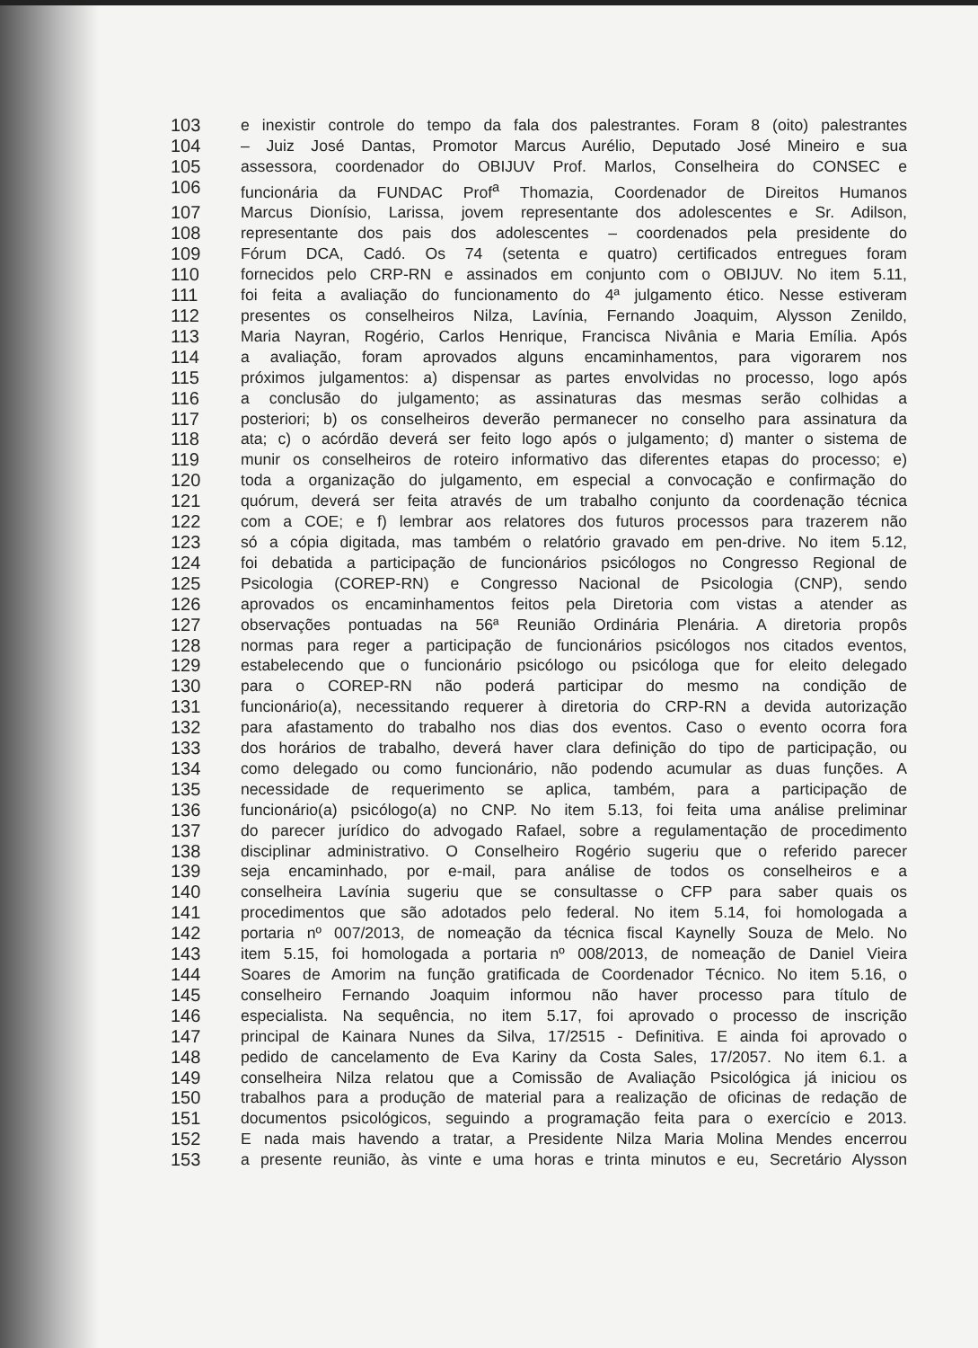103 e inexistir controle do tempo da fala dos palestrantes. Foram 8 (oito) palestrantes
104 – Juiz José Dantas, Promotor Marcus Aurélio, Deputado José Mineiro e sua
105 assessora, coordenador do OBIJUV Prof. Marlos, Conselheira do CONSEC e
106 funcionária da FUNDAC Prof<sup>a</sup> Thomazia, Coordenador de Direitos Humanos
107 Marcus Dionísio, Larissa, jovem representante dos adolescentes e Sr. Adilson,
108 representante dos pais dos adolescentes – coordenados pela presidente do
109 Fórum DCA, Cadó. Os 74 (setenta e quatro) certificados entregues foram
110 fornecidos pelo CRP-RN e assinados em conjunto com o OBIJUV. No item 5.11,
111 foi feita a avaliação do funcionamento do 4ª julgamento ético. Nesse estiveram
112 presentes os conselheiros Nilza, Lavínia, Fernando Joaquim, Alysson Zenildo,
113 Maria Nayran, Rogério, Carlos Henrique, Francisca Nivânia e Maria Emília. Após
114 a avaliação, foram aprovados alguns encaminhamentos, para vigorarem nos
115 próximos julgamentos: a) dispensar as partes envolvidas no processo, logo após
116 a conclusão do julgamento; as assinaturas das mesmas serão colhidas a
117 posteriori; b) os conselheiros deverão permanecer no conselho para assinatura da
118 ata; c) o acórdão deverá ser feito logo após o julgamento; d) manter o sistema de
119 munir os conselheiros de roteiro informativo das diferentes etapas do processo; e)
120 toda a organização do julgamento, em especial a convocação e confirmação do
121 quórum, deverá ser feita através de um trabalho conjunto da coordenação técnica
122 com a COE; e f) lembrar aos relatores dos futuros processos para trazerem não
123 só a cópia digitada, mas também o relatório gravado em pen-drive. No item 5.12,
124 foi debatida a participação de funcionários psicólogos no Congresso Regional de
125 Psicologia (COREP-RN) e Congresso Nacional de Psicologia (CNP), sendo
126 aprovados os encaminhamentos feitos pela Diretoria com vistas a atender as
127 observações pontuadas na 56ª Reunião Ordinária Plenária. A diretoria propôs
128 normas para reger a participação de funcionários psicólogos nos citados eventos,
129 estabelecendo que o funcionário psicólogo ou psicóloga que for eleito delegado
130 para o COREP-RN não poderá participar do mesmo na condição de
131 funcionário(a), necessitando requerer à diretoria do CRP-RN a devida autorização
132 para afastamento do trabalho nos dias dos eventos. Caso o evento ocorra fora
133 dos horários de trabalho, deverá haver clara definição do tipo de participação, ou
134 como delegado ou como funcionário, não podendo acumular as duas funções. A
135 necessidade de requerimento se aplica, também, para a participação de
136 funcionário(a) psicólogo(a) no CNP. No item 5.13, foi feita uma análise preliminar
137 do parecer jurídico do advogado Rafael, sobre a regulamentação de procedimento
138 disciplinar administrativo. O Conselheiro Rogério sugeriu que o referido parecer
139 seja encaminhado, por e-mail, para análise de todos os conselheiros e a
140 conselheira Lavínia sugeriu que se consultasse o CFP para saber quais os
141 procedimentos que são adotados pelo federal. No item 5.14, foi homologada a
142 portaria nº 007/2013, de nomeação da técnica fiscal Kaynelly Souza de Melo. No
143 item 5.15, foi homologada a portaria nº 008/2013, de nomeação de Daniel Vieira
144 Soares de Amorim na função gratificada de Coordenador Técnico. No item 5.16, o
145 conselheiro Fernando Joaquim informou não haver processo para título de
146 especialista. Na sequência, no item 5.17, foi aprovado o processo de inscrição
147 principal de Kainara Nunes da Silva, 17/2515 - Definitiva. E ainda foi aprovado o
148 pedido de cancelamento de Eva Kariny da Costa Sales, 17/2057. No item 6.1. a
149 conselheira Nilza relatou que a Comissão de Avaliação Psicológica já iniciou os
150 trabalhos para a produção de material para a realização de oficinas de redação de
151 documentos psicológicos, seguindo a programação feita para o exercício e 2013.
152 E nada mais havendo a tratar, a Presidente Nilza Maria Molina Mendes encerrou
153 a presente reunião, às vinte e uma horas e trinta minutos e eu, Secretário Alysson